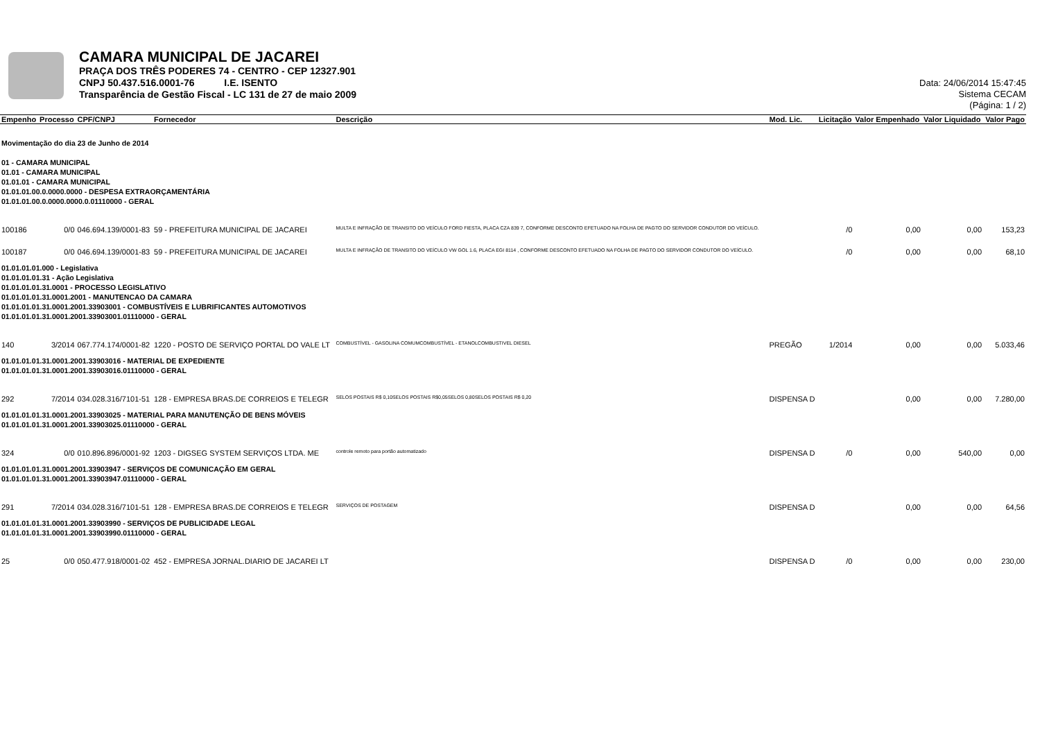CAMARA MUNICIPAL DE JACAREI
PRAÇA DOS TRÊS PODERES 74 - CENTRO - CEP 12327.901
CNPJ 50.437.516.0001-76 I.E. ISENTO
Transparência de Gestão Fiscal - LC 131 de 27 de maio 2009
Data: 24/06/2014 15:47:45
Sistema CECAM
(Página: 1 / 2)
| Empenho | Processo | CPF/CNPJ | Fornecedor | Descrição | Mod. Lic. | Licitação | Valor Empenhado | Valor Liquidado | Valor Pago |
| --- | --- | --- | --- | --- | --- | --- | --- | --- | --- |
| Movimentação do dia 23 de Junho de 2014 | | | | | | | | | |
| 01 - CAMARA MUNICIPAL 01.01 - CAMARA MUNICIPAL 01.01.01 - CAMARA MUNICIPAL 01.01.01.00.0.0000.0000 - DESPESA EXTRAORÇAMENTÁRIA 01.01.01.00.0.0000.0000.0.01110000 - GERAL | | | | | | | | | |
| 100186 | 0/0 | 046.694.139/0001-83 | 59 - PREFEITURA MUNICIPAL DE JACAREI | MULTA E INFRAÇÃO DE TRANSITO DO VEÍCULO FORD FIESTA, PLACA CZA 839 7, CONFORME DESCONTO EFETUADO NA FOLHA DE PAGTO DO SERVIDOR CONDUTOR DO VEÍCULO. | | /0 | 0,00 | 0,00 | 153,23 |
| 100187 | 0/0 | 046.694.139/0001-83 | 59 - PREFEITURA MUNICIPAL DE JACAREI | MULTA E INFRAÇÃO DE TRANSITO DO VEÍCULO VW GOL 1.6, PLACA EGI 8114 , CONFORME DESCONTO EFETUADO NA FOLHA DE PAGTO DO SERVIDOR CONDUTOR DO VEÍCULO. | | /0 | 0,00 | 0,00 | 68,10 |
| 01.01.01.01.000 - Legislativa 01.01.01.01.31 - Ação Legislativa 01.01.01.01.31.0001 - PROCESSO LEGISLATIVO 01.01.01.01.31.0001.2001 - MANUTENCAO DA CAMARA 01.01.01.01.31.0001.2001.33903001 - COMBUSTÍVEIS E LUBRIFICANTES AUTOMOTIVOS 01.01.01.01.31.0001.2001.33903001.01110000 - GERAL | | | | | | | | | |
| 140 | 3/2014 | 067.774.174/0001-82 | 1220 - POSTO DE SERVIÇO PORTAL DO VALE LT | COMBUSTÍVEL - GASOLINA COMUMCOMBUSTÍVEL - ETANOLCOMBUSTIVEL DIESEL | PREGÃO | 1/2014 | 0,00 | 0,00 | 5.033,46 |
| 01.01.01.01.31.0001.2001.33903016 - MATERIAL DE EXPEDIENTE 01.01.01.01.31.0001.2001.33903016.01110000 - GERAL | | | | | | | | | |
| 292 | 7/2014 | 034.028.316/7101-51 | 128 - EMPRESA BRAS.DE CORREIOS E TELEGR | SELOS POSTAIS R$ 0,10SELOS POSTAIS R$0,05SELOS 0,80SELOS POSTAIS R$ 0,20 | DISPENSA D | | 0,00 | 0,00 | 7.280,00 |
| 01.01.01.01.31.0001.2001.33903025 - MATERIAL PARA MANUTENÇÃO DE BENS MÓVEIS 01.01.01.01.31.0001.2001.33903025.01110000 - GERAL | | | | | | | | | |
| 324 | 0/0 | 010.896.896/0001-92 | 1203 - DIGSEG SYSTEM SERVIÇOS LTDA. ME | controle remoto para portão automatizado | DISPENSA D | /0 | 0,00 | 540,00 | 0,00 |
| 01.01.01.01.31.0001.2001.33903947 - SERVIÇOS DE COMUNICAÇÃO EM GERAL 01.01.01.01.31.0001.2001.33903947.01110000 - GERAL | | | | | | | | | |
| 291 | 7/2014 | 034.028.316/7101-51 | 128 - EMPRESA BRAS.DE CORREIOS E TELEGR | SERVIÇOS DE POSTAGEM | DISPENSA D | | 0,00 | 0,00 | 64,56 |
| 01.01.01.01.31.0001.2001.33903990 - SERVIÇOS DE PUBLICIDADE LEGAL 01.01.01.01.31.0001.2001.33903990.01110000 - GERAL | | | | | | | | | |
| 25 | 0/0 | 050.477.918/0001-02 | 452 - EMPRESA JORNAL.DIARIO DE JACAREI LT | | DISPENSA D | /0 | 0,00 | 0,00 | 230,00 |